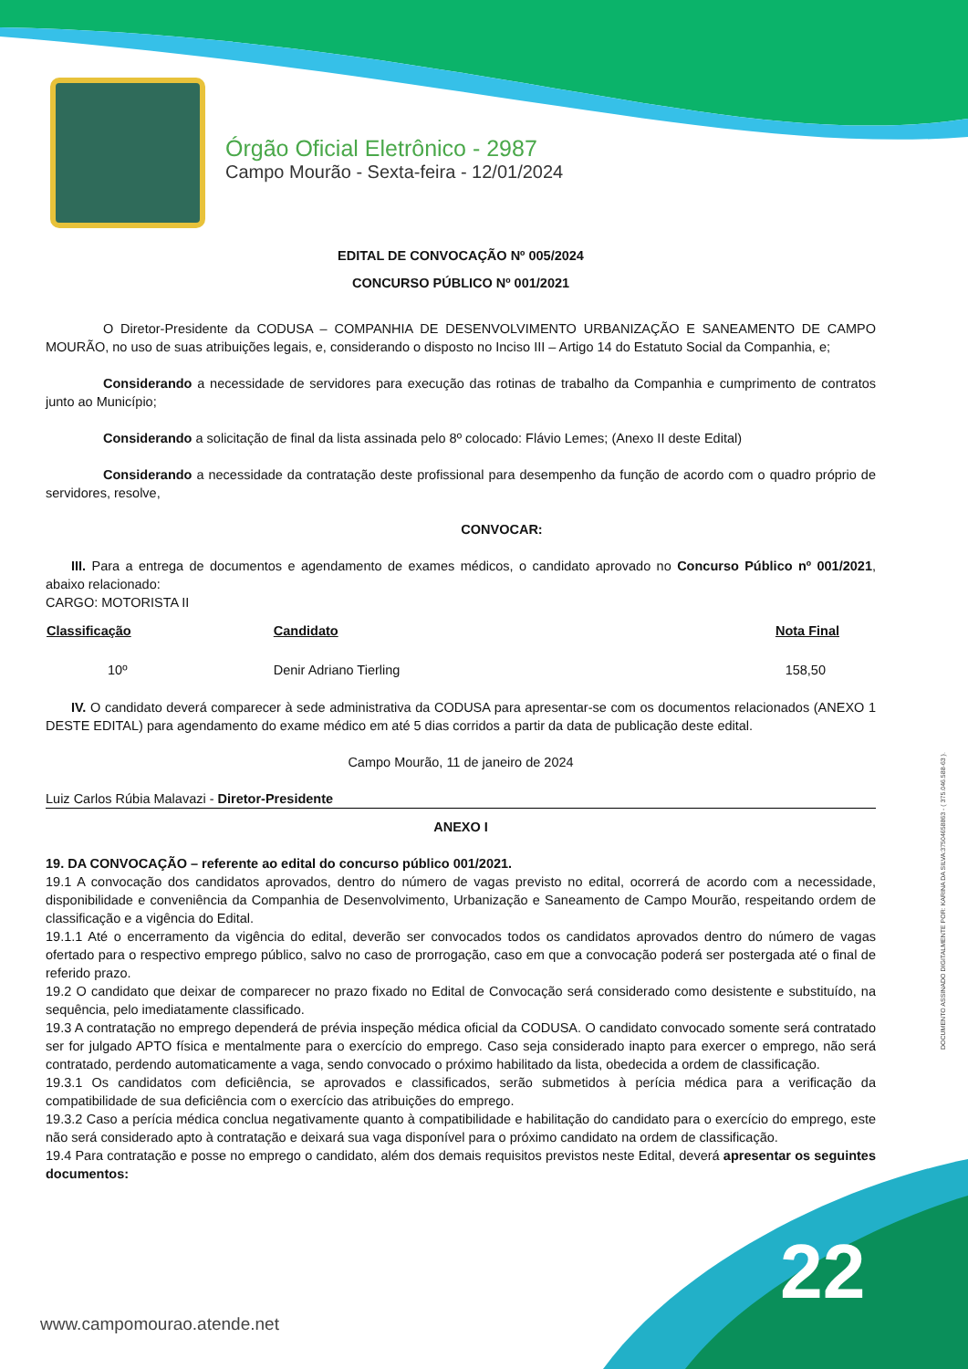Órgão Oficial Eletrônico - 2987
Campo Mourão - Sexta-feira - 12/01/2024
EDITAL DE CONVOCAÇÃO Nº 005/2024
CONCURSO PÚBLICO Nº 001/2021
O Diretor-Presidente da CODUSA – COMPANHIA DE DESENVOLVIMENTO URBANIZAÇÃO E SANEAMENTO DE CAMPO MOURÃO, no uso de suas atribuições legais, e, considerando o disposto no Inciso III – Artigo 14 do Estatuto Social da Companhia, e;
Considerando a necessidade de servidores para execução das rotinas de trabalho da Companhia e cumprimento de contratos junto ao Município;
Considerando a solicitação de final da lista assinada pelo 8º colocado: Flávio Lemes; (Anexo II deste Edital)
Considerando a necessidade da contratação deste profissional para desempenho da função de acordo com o quadro próprio de servidores, resolve,
CONVOCAR:
III. Para a entrega de documentos e agendamento de exames médicos, o candidato aprovado no Concurso Público nº 001/2021, abaixo relacionado:
CARGO: MOTORISTA II
| Classificação | Candidato | Nota Final |
| --- | --- | --- |
| 10º | Denir Adriano Tierling | 158,50 |
IV. O candidato deverá comparecer à sede administrativa da CODUSA para apresentar-se com os documentos relacionados (ANEXO 1 DESTE EDITAL) para agendamento do exame médico em até 5 dias corridos a partir da data de publicação deste edital.
Campo Mourão, 11 de janeiro de 2024
Luiz Carlos Rúbia Malavazi - Diretor-Presidente
ANEXO I
19. DA CONVOCAÇÃO – referente ao edital do concurso público 001/2021.
19.1 A convocação dos candidatos aprovados, dentro do número de vagas previsto no edital, ocorrerá de acordo com a necessidade, disponibilidade e conveniência da Companhia de Desenvolvimento, Urbanização e Saneamento de Campo Mourão, respeitando ordem de classificação e a vigência do Edital.
19.1.1 Até o encerramento da vigência do edital, deverão ser convocados todos os candidatos aprovados dentro do número de vagas ofertado para o respectivo emprego público, salvo no caso de prorrogação, caso em que a convocação poderá ser postergada até o final de referido prazo.
19.2 O candidato que deixar de comparecer no prazo fixado no Edital de Convocação será considerado como desistente e substituído, na sequência, pelo imediatamente classificado.
19.3 A contratação no emprego dependerá de prévia inspeção médica oficial da CODUSA. O candidato convocado somente será contratado ser for julgado APTO física e mentalmente para o exercício do emprego. Caso seja considerado inapto para exercer o emprego, não será contratado, perdendo automaticamente a vaga, sendo convocado o próximo habilitado da lista, obedecida a ordem de classificação.
19.3.1 Os candidatos com deficiência, se aprovados e classificados, serão submetidos à perícia médica para a verificação da compatibilidade de sua deficiência com o exercício das atribuições do emprego.
19.3.2 Caso a perícia médica conclua negativamente quanto à compatibilidade e habilitação do candidato para o exercício do emprego, este não será considerado apto à contratação e deixará sua vaga disponível para o próximo candidato na ordem de classificação.
19.4 Para contratação e posse no emprego o candidato, além dos demais requisitos previstos neste Edital, deverá apresentar os seguintes documentos:
DOCUMENTO ASSINADO DIGITALMENTE POR: KARINA DA SILVA:37504658863 - ( 375.046.588-63 ).
22
www.campomourao.atende.net